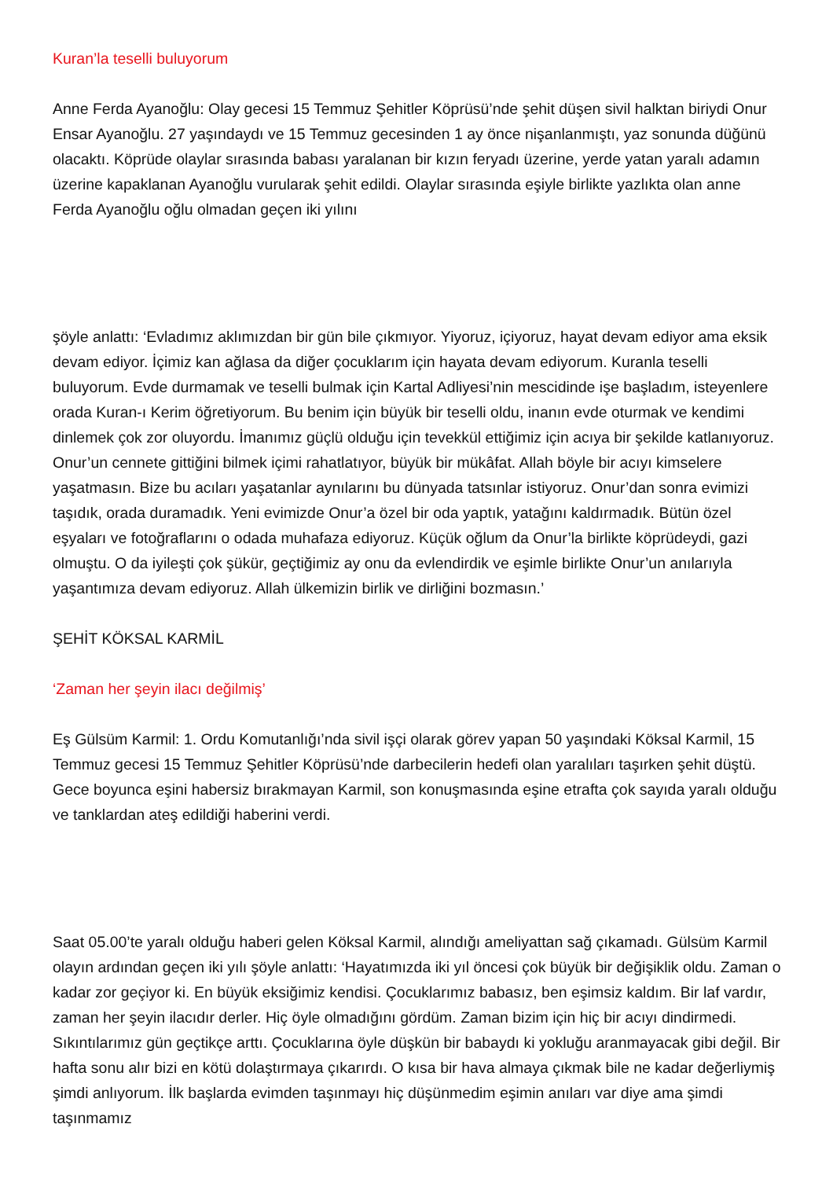Kuran’la teselli buluyorum
Anne Ferda Ayanoğlu: Olay gecesi 15 Temmuz Şehitler Köprüsü’nde şehit düşen sivil halktan biriydi Onur Ensar Ayanoğlu. 27 yaşındaydı ve 15 Temmuz gecesinden 1 ay önce nişanlanmıştı, yaz sonunda düğünü olacaktı. Köprüde olaylar sırasında babası yaralanan bir kızın feryadı üzerine, yerde yatan yaralı adamın üzerine kapaklanan Ayanoğlu vurularak şehit edildi. Olaylar sırasında eşiyle birlikte yazlıkta olan anne Ferda Ayanoğlu oğlu olmadan geçen iki yılını
şöyle anlattı: ‘Evladımız aklımızdan bir gün bile çıkmıyor. Yiyoruz, içiyoruz, hayat devam ediyor ama eksik devam ediyor. İçimiz kan ağlasa da diğer çocuklarım için hayata devam ediyorum. Kuranla teselli buluyorum. Evde durmamak ve teselli bulmak için Kartal Adliyesi’nin mescidinde işe başladım, isteyenlere orada Kuran-ı Kerim öğretiyorum. Bu benim için büyük bir teselli oldu, inanın evde oturmak ve kendimi dinlemek çok zor oluyordu. İmanımız güçlü olduğu için tevekkül ettiğimiz için acıya bir şekilde katlanıyoruz. Onur’un cennete gittiğini bilmek içimi rahatlatıyor, büyük bir mükâfat. Allah böyle bir acıyı kimselere yaşatmasın. Bize bu acıları yaşatanlar aynılarını bu dünyada tatsınlar istiyoruz. Onur’dan sonra evimizi taşıdık, orada duramadık. Yeni evimizde Onur’a özel bir oda yaptık, yatağını kaldırmadık. Bütün özel eşyaları ve fotoğraflarını o odada muhafaza ediyoruz. Küçük oğlum da Onur’la birlikte köprüdeydi, gazi olmuştu. O da iyileşti çok şükür, geçtiğimiz ay onu da evlendirdik ve eşimle birlikte Onur’un anılarıyla yaşantımıza devam ediyoruz. Allah ülkemizin birlik ve dirliğini bozmasın.’
ŞEHİT KÖKSAL KARMİL
‘Zaman her şeyin ilacı değilmiş’
Eş Gülsüm Karmil: 1. Ordu Komutanlığı’nda sivil işçi olarak görev yapan 50 yaşındaki Köksal Karmil, 15 Temmuz gecesi 15 Temmuz Şehitler Köprüsü’nde darbecilerin hedefi olan yaralıları taşırken şehit düştü. Gece boyunca eşini habersiz bırakmayan Karmil, son konuşmasında eşine etrafta çok sayıda yaralı olduğu ve tanklardan ateş edildiği haberini verdi.
Saat 05.00’te yaralı olduğu haberi gelen Köksal Karmil, alındığı ameliyattan sağ çıkamadı. Gülsüm Karmil olayın ardından geçen iki yılı şöyle anlattı: ‘Hayatımızda iki yıl öncesi çok büyük bir değişiklik oldu. Zaman o kadar zor geçiyor ki. En büyük eksiğimiz kendisi. Çocuklarımız babasız, ben eşimsiz kaldım. Bir laf vardır, zaman her şeyin ilacıdır derler. Hiç öyle olmadığını gördüm. Zaman bizim için hiç bir acıyı dindirmedi. Sıkıntılarımız gün geçtikçe arttı. Çocuklarına öyle düşkün bir babaydı ki yokluğu aranmayacak gibi değil. Bir hafta sonu alır bizi en kötü dolaştırmaya çıkarırdı. O kısa bir hava almaya çıkmak bile ne kadar değerliymiş şimdi anlıyorum. İlk başlarda evimden taşınmayı hiç düşünmedim eşimin anıları var diye ama şimdi taşınmamız